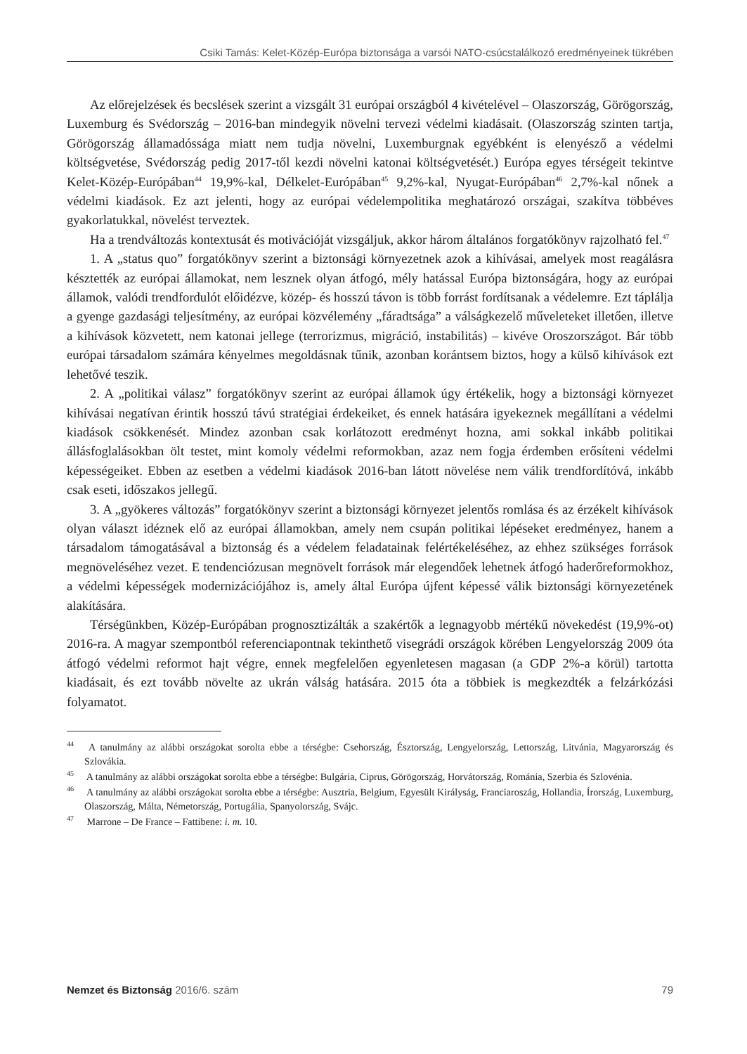Csiki Tamás: Kelet-Közép-Európa biztonsága a varsói NATO-csúcstalálkozó eredményeinek tükrében
Az előrejelzések és becslések szerint a vizsgált 31 európai országból 4 kivételével – Olaszország, Görögország, Luxemburg és Svédország – 2016-ban mindegyik növelni tervezi védelmi kiadásait. (Olaszország szinten tartja, Görögország államadóssága miatt nem tudja növelni, Luxemburgnak egyébként is elenyésző a védelmi költségvetése, Svédország pedig 2017-től kezdi növelni katonai költségvetését.) Európa egyes térségeit tekintve Kelet-Közép-Európában<sup>44</sup> 19,9%-kal, Délkelet-Európában<sup>45</sup> 9,2%-kal, Nyugat-Európában<sup>46</sup> 2,7%-kal nőnek a védelmi kiadások. Ez azt jelenti, hogy az európai védelempolitika meghatározó országai, szakítva többéves gyakorlatukkal, növelést terveztek.
Ha a trendváltozás kontextusát és motivációját vizsgáljuk, akkor három általános forgatókönyv rajzolható fel.<sup>47</sup>
1. A „status quo” forgatókönyv szerint a biztonsági környezetnek azok a kihívásai, amelyek most reagálásra késztették az európai államokat, nem lesznek olyan átfogó, mély hatással Európa biztonságára, hogy az európai államok, valódi trendfordulót előidézve, közép- és hosszú távon is több forrást fordítsanak a védelemre. Ezt táplálja a gyenge gazdasági teljesítmény, az európai közvélemény „fáradtsága” a válságkezelő műveleteket illetően, illetve a kihívások közvetett, nem katonai jellege (terrorizmus, migráció, instabilitás) – kivéve Oroszországot. Bár több európai társadalom számára kényelmes megoldásnak tűnik, azonban korántsem biztos, hogy a külső kihívások ezt lehetővé teszik.
2. A „politikai válasz” forgatókönyv szerint az európai államok úgy értékelik, hogy a biztonsági környezet kihívásai negatívan érintik hosszú távú stratégiai érdekeiket, és ennek hatására igyekeznek megállítani a védelmi kiadások csökkenését. Mindez azonban csak korlátozott eredményt hozna, ami sokkal inkább politikai állásfoglalásokban ölt testet, mint komoly védelmi reformokban, azaz nem fogja érdemben erősíteni védelmi képességeiket. Ebben az esetben a védelmi kiadások 2016-ban látott növelése nem válik trendfordítóvá, inkább csak eseti, időszakos jellegű.
3. A „gyökeres változás” forgatókönyv szerint a biztonsági környezet jelentős romlása és az érzékelt kihívások olyan választ idéznek elő az európai államokban, amely nem csupán politikai lépéseket eredményez, hanem a társadalom támogatásával a biztonság és a védelem feladatainak felértékeléséhez, az ehhez szükséges források megnöveléséhez vezet. E tendenciózusan megnövelt források már elegendőek lehetnek átfogó haderőreformokhoz, a védelmi képességek modernizációjához is, amely által Európa újfent képessé válik biztonsági környezetének alakítására.
Térségünkben, Közép-Európában prognosztizálták a szakértők a legnagyobb mértékű növekedést (19,9%-ot) 2016-ra. A magyar szempontból referenciapontnak tekinthető visegrádi országok körében Lengyelország 2009 óta átfogó védelmi reformot hajt végre, ennek megfelelően egyenletesen magasan (a GDP 2%-a körül) tartotta kiadásait, és ezt tovább növelte az ukrán válság hatására. 2015 óta a többiek is megkezdték a felzárkózási folyamatot.
<sup>44</sup> A tanulmány az alábbi országokat sorolta ebbe a térségbe: Csehország, Észtország, Lengyelország, Lettország, Litvánia, Magyarország és Szlovákia.
<sup>45</sup> A tanulmány az alábbi országokat sorolta ebbe a térségbe: Bulgária, Ciprus, Görögország, Horvátország, Románia, Szerbia és Szlovénia.
<sup>46</sup> A tanulmány az alábbi országokat sorolta ebbe a térségbe: Ausztria, Belgium, Egyesült Királyság, Franciaroszág, Hollandia, Írország, Luxemburg, Olaszország, Málta, Németország, Portugália, Spanyolország, Svájc.
<sup>47</sup> Marrone – De France – Fattibene: i. m. 10.
Nemzet és Biztonság 2016/6. szám 79